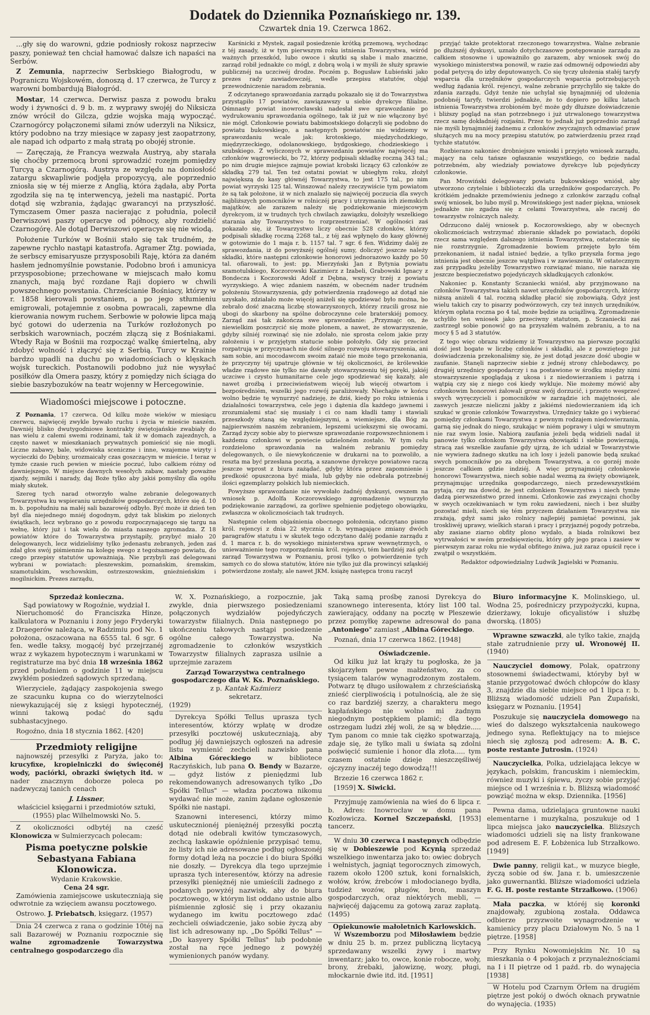Dodatek do Dziennika Poznańskiego nr. 139.
Czwartek dnia 19. Czerwca 1862.
...gły się do warowni, gdzie podniosły rokosz naprzeciw paszy, ponieważ ten chciał hamować dalsze ich napaści na Serbów.
Z Zemunia, naprzeciw Serbskiego Białogrodu, w Pograniczu Wojskowém, donoszą d. 17 czerwca, że Turcy z warowni bombardują Białogród.
Mostar, 14 czerwca. Derwisz pasza z powodu braku wody i żywności d. 9 b. m. z wyprawy swojéj do Niksicza znów wrócił do Gilcza, gdzie wojska mają wypocząć. Czarnogórcy połączonemi siłami znów uderzyli na Niksicz, który podobno na trzy miesiące w zapasy jest zaopatrzony, ale napad ich odparto z małą stratą po obojéj stronie.
— Zaręczają, że Francya wezwała Austryą, aby starała się choćby przemocą broni sprowadzić rozejm pomiędzy Turcyą a Czarnogórą. Austrya ze względu na doniosłość zatargu skwapliwie podjęła propozycyą, ale poprzednio zniosła się w téj mierze z Anglią, która żądała, aby Porta zgodziła się na tę interwencyą, jeżeli ma nastąpić. Porta dotąd się wzbrania, żądając gwarancyi na przyszłość. Tymczasem Omer pasza nacierając z południa, polecił Derwiszowi paszy operacye od północy, aby rozdzielić Czarnogórę. Ale dotąd Derwiszowi operacye się nie wiodą.
Położenie Turków w Bośnii stało się tak trudném, że zapewne rychło nastąpi katastrofa. Agramer Ztg. powiada, że serbscy emisaryusze przysposobili Raję, która za daném hasłem jednomyślnie powstanie. Podobno broń i amunicya przysposobione; przechowane w miejscach mało komu znanych, mają być rozdane Raji dopiero w chwili powszechnego powstania. Chrześcianie Bośniacy, którzy w r. 1858 kierowali powstaniem, a po jego stłumieniu emigrowali, potajemnie z osobna powracali, zapewne dla kierowania nowym ruchem. Serbowie w połowie lipca mają być gotowi do uderzenia na Turków rozłożonych po serbskich warowniach, poczém złączą się z Bośniakami. Wtedy Raja w Bośnii ma rozpocząć walkę śmiertelną, aby zdobyć wolność i złączyć się z Serbią. Turcy w Krainie bardzo upadli na duchu po wiadomościach o klęskach wojsk tureckich. Postanowili podobno już nie wysyłać posiłków dla Omera paszy, który z pomiędzy nich ściąga do siebie baszybozuków na teatr wojenny w Hercegowinie.
Wiadomości miejscowe i potoczne.
Z Poznania, 17 czerwca. Od kilku może wieków w miesiącu czerwcu, najwięcéj zwykle bywało ruchu i życia w mieście naszém. Dawniéj blisko dwutygodniowe kontrakty świętojańskie zwabiały do nas wielu z całemi swemi rodzinami, tak iż w domach zajezdnych, a często nawet w mieszkaniach prywatnych pomieścić się nie mogli. Liczne zabawy, bale, widowiska sceniczne i inne, wzajemne wizyty i wycieczki do Dębiny, urozmaicały czas goszczącym w mieście. I teraz w tymże czasie ruch pewien w mieście poczuć, lubo całkiem różny od dawniejszego. W miejsce dawnych wesołych zabaw, nastały poważne zjazdy, sejmiki i narady, daj Boże tylko aby jakiś pomyślny dla ogółu miały skutek.
Szereg tych narad otworzyło walne zebranie delegowanych Towarzystwa ku wspieraniu urzędników gospodarczych, które się d. 10 m. b. popołudniu na małéj sali bazarowéj odbyło. Być może iż dzień ten był dla niejednego mniéj dogodnym, gdyż tak bliskim po zielonych świątkach, lecz wybrano go z powodu rozpoczynającego się targu na wełnę, który już i tak wielu do miasta naszego zgromadza. Z 18 powiatów które do Towarzystwa przystąpiły, przybyć miało 20 delegowanych, lecz widzieliśmy tylko jedenastu zebranych, jeden zaś zdał głos swój piśmiennie na kolegę swego z tegożsamego powiatu, do czego przepisy statutów upoważniają. Nie przybyli zaś delegowani wybrani w powiatach: pleszewskim, poznańskim, śremskim, szamotulskim, wschowskim, ostrzeszowskim, gnieźnieńskim i mogilnickim. Prezes zarządu,
Karśnicki z Mystek, zagaił posiedzenie krótką przemową, wychodząc z téj zasady, iż w tym pierwszym roku istnienia Towarzystwa, wśród ważnych przeszkód, lubo owoce i skutki są słabe i mało znaczne, zarząd robił jednakże co mógł, z dobrą wolą i w myśli że służy sprawie publicznéj na uczciwéj drodze. Poczém p. Bogusław Łubieński jako prezes rady zawiadowczéj, wedle przepisu statutów, objął przewodniczenie naradom zebrania.
Z odczytanego sprawozdania zarządu pokazało się iż do Towarzystwa przystąpiło 17 powiatów, zawiązawszy u siebie dyrekcye filialne. Ośmnasty powiat inowrocławski nadesłał swe sprawozdanie po wydrukowaniu sprawozdania ogólnego, tak iż już w nie włączony być nie mógł. Członkowie powiatu babimostskiego dołączyli się podobno do powiatu bukowskiego, a następnych powiatów nie widziemy w sprawozdaniu wcale jak: krotoskiego, międzychodzkiego, międzyrzeckiego, odolanowskiego, bydgoskiego, chodzieskiego i szubskiego. Z wyliczonych w sprawozdaniu powiatów najwięcéj ma członków wągrowiecki, bo 72, którzy podpisali składkę roczną 343 tal.; po nim drugie miejsce zajmuje powiat krobski liczący 63 członków ze składką 279 tal. Ten też ostatni powiat w ubiegłym roku, złożył największą do kasy głównéj Towarzystwa, to jest 175 tal., po nim powiat wyrzyski 125 tal. Winszować należy rzeczywiście tym powiatom że są tak położone, iż w nich znalazło się najwięcéj poczucia dla swych najbliższych pomocników w rolniczéj pracy i utrzymania ich ziemskich majątków, ale zarazem należy się podziękowanie miejscowym dyrekcyom, iż w trudnych tych chwilach zawiązku, dołożyły wszelkiego starania aby Towarzystwo to rozprzestrzeniać. W ogólności zaś pokazało się, iż Towarzystwo liczy obecnie 528 członków, którzy podpisali składkę roczną 2268 tal., z téj zaś wpłynęło do kasy głównéj w gotowiznie do 1 maja r. b. 1157 tal. 7 sgr. 6 fen. Widzimy daléj ze sprawozdania, iż do powyższéj ogólnéj sumy, doliczyć jeszcze należy składki, które następni członkowie honorowi jednorazowo każdy po 50 tal. ofiarowali, to jest: pp. Mierzyński Jan z Bytynia powiatu szamotulskiego, Koczorowski Kazimierz z Izabeli, Grabowski Ignacy z Bondecza i Koczorowski Adolf z Dębna, wszyscy trzéj z powiatu wyrzyskiego. A więc zdaniem naszém, w obecném nader trudném położeniu Stowarzyszenia, gdy potwierdzenia rządowego aż dotąd nie uzyskało, zdziałało może więcéj aniżeli się spodziewać było można, bo zebrało dość znaczną liczbę stowarzyszonych, którzy rzucili grosz nie ubogi do skarbony na spólne dobroczynne cele braterskiéj pomocy. Zarząd zaś tak zakończa swe sprawozdanie: „Przyznajc on, że niewielkim poszczycić się może plonem, a nawet, że stowarzyszenie, gdyby silniéj rozwinąć się nie zdołało, nie sprosta celom jakie przy założeniu i w przyjętym statucie sobie położyło. Gdy się przecież rozpatrują w przyczynach nie dość silnego rozwoju stowarzyszenia, ani sam sobie, ani mocodawcom swoim zataić nie może tego przekonania, że przyczyny téj upatruje głównie w téj okoliczności, że królewskie władze rządowe nie tylko nie dawały stowarzyszeniu téj poręki, jakiéj uczciwe i czysto humanitarne cele jego spodziewać się kazały, ale nawet groźbą i przeciwieństwem więcéj lub więcéj otwartom i bezpośredniém, wszelki jego rozwój paraliżowały. Niechajże w końcu wolno będzie tę wynurzyć nadzieję, że dziś, kiedy po roku istnienia i działalności towarzystwa, cele jego i dążenia dla każdego jawnemi i zrozumiałemi stać się musiały i ci co nam kładli tamy i stawiali przeszkody staną się względniejszymi, a wiemiejsze, dla Bóg za najpierwszém naszém zebraniem, lepszemi uciekszymi się owocami. Zarząd życzy sobie aby to pierwsze sprawozdanie rozpowszechnionem i każdemu członkowi w powiecie udzieloném zostało. W tym celu rozdzielono sprawozdania na walném zebraniu pomiędzy delegowanych, o ile niewykończenie w drukarni na to pozwoliło, a reszta ma być przesłana pocztą, a szanowne dyrekcye powiatowe raczą jeszcze wprost z biura zażądać, gdyby która przez zapomnienie i predkość opuszczona być miała, lub gdyby nie odebrała potrzebnéj ilości egzemplarzy polskich lub niemieckich.
Powyższe sprawozdanie nie wywołało żadnéj dyskusyi, owszem na wniosek p. Adolfa Koczorowskiego zgromadzenie wynurzyło podziękowanie zarządowi, za gorliwe spełnienie podjętego obowiązku, zwłaszcza w okolicznościach tak trudnych.
Następnie celem objaśnienia obecnego położenia, odczytano pismo król. rejencyi z dnia 22 stycznia r. b. wymagające zmiany dwóch paragrafów statutu i w skutek tego odczytano daléj podanie zarządu z d. 1 marca r. b. do wysokiego ministerstwa spraw wewnętrznych, o unieważnienie tego rozporządzenia król. rejencyi, tém bardziéj zaś gdy zarząd Towarzystwa w Poznaniu, prosi tylko o potwierdzenie tych samych co do słowa statutów, które nie tylko już dla prowincyi szląskiéj potwierdzone zostały, ale nawet JKM. książę następca tronu raczył
przyjąć także protektorat rzeczonego towarzystwa. Walne zebranie po dłuższéj dyskusyi, uznało dotychczasowe postępowanie zarządu za całkiem stosowne i upoważniło go zarazem, aby wniosek swój do wysokiego ministerstwa ponowił, w razie zaś odmownéj odpowiedzi aby podał petycyą do izby deputowanych. Co się tyczy ułożenia stałéj taryfy wsparcia dla urzędników gospodarczych wsparcia potrzebujących według żądania król. rejencyi, walne zebranie przychyliło się także do zdania zarządu. Gdyż tenże nie uchylał się bynajmniéj od ułożenia podobnéj taryfy, twierdzi jednakże, że to dopiero po kilku latach istnienia Towarzystwa zrobioném być może gdy dłuższe doświadczenie i bliższy pogląd na stan potrzebnego i już utrwalonego towarzystwa rzecz samę dokładniéj rozjaśni. Przez to jednak już poprzednio zarząd nie myśli bynajmniéj żadnemu z członków zwyczajnych odmawiać praw służących mu na mocy przepisu statutów, po zatwierdzeniu przez rząd tychże statutów.
Rozbierano nakoniec drobniejsze wnioski i przyjęto wniosek zarządu, mający na celu tańsze ogłaszanie wszystkiego, co będzie nadal potrzebném, aby wiedziały powiatowe dyrekcye lub pojedyńczy członkowie.
Pan Mrowiński delegowany powiatu bukowskiego wniósł, aby utworzono czytelnie i biblioteczki dla urzędników gospodarczych. Po krótkiém jednakże przemówieniu jednego z członków zarządu cofnął swój wniosek, bo lubo myśl p. Mrowińskiego jest nader piękna, wniosek jednakże nie zgadza się z celami Towarzystwa, ale raczéj do towarzystw rolniczych należy.
Odrzucono daléj wniosek p. Koczorowskiego, aby w obecnych okolicznościach wstrzymać zbieranie składek po powiatach, dopóki rzecz sama względem dalszego istnienia Towarzystwa, ostatecznie się nie rozstrzygnie. Zgromadzenie bowiem przejęte było tém przekonaniem, iż nadal istnieć będzie, a tylko przyszła forma jego istnienia jest obecnie jeszcze wątpliwa i w zawieszeniu. W ostatecznym zaś przypadku jeżeliby Towarzystwo rozwiązać miano, nie naraża się jeszcze bespieczeństwo pojedyńczych składkujących członków.
Nakoniec p. Konstanty Sczaniecki wniósł, aby przyjmowano na członków Towarzystwa takich nawet urzędników gospodarczych, którzy niższą aniżeli 4 tal. roczną składkę płacić się zobowiążą. Gdyż jest wielu takich czy to pisarzy podwórzowych, czy też innych urzędników, którym opłata roczna po 4 tal, może będzie za uciążliwą. Zgromadzenie uchyliło ten wniosek jako przeciwny statutom, p. Sczaniecki zaś zastrzegł sobie ponowić go na przyszłém walném zebraniu, a to na mocy § 5 ad 3 statutów.
Z tego więc obrazu widziemy iż Towarzystwo na pierwsze początki dość jest bogate w liczbę członków i składki, ale z powziętego już doświadczenia przekonaliśmy się, że jest dotąd jeszcze dość ubogie w zaufanie. Stanęli naprzeciw siebie z jednéj strony chlebodawcy, po drugiéj urzędnicy gospodarczy i na postawione w środku między nimi stowarzyszenie spoglądają z ukosa i z niedowierzaniem i patrzą i wątpią czy się z niego coś kiedy wykluje. Nie możemy mówić aby członkowim honorowi żałowali grosz swój dorzucić, i przezto wesprzeć swych wyręczycieli i pomocników w zarządzie ich majętności, ale zaswych jeszcze nieliczni jakby z jakiémś niedowierzaniem idą ich szukać w gronie członków Towarzystwa. Urzędnicy także go i wybierać pomiędzy członkami Towarzystwa z pewnym rodzajem niedowierzania, garną się jednak do niego, szukając w niém poprawy i ulgi w smutnym nie raz swym losie. Nabiorą zaufania jeżeli będą widzieli nadal iż panowie tylko członkom Towarzystwa obowiązki i siebie powierzają, stracą zaś wszelkie zaufanie gdy ujrzą, że ich udział w Towarzystwie nie wywiera żadnego skutku na ich losy i jeżeli panowie będą szukać swych pomocników po za obrębem Towarzystwa, a co gorzéj może jeszcze całkiem gdzie indziéj. A więc przynajmniéj członkowie honorowi Towarzystwa, niech sobie nadal wezmą za święty obowiązek, przynajmując urzędnika gospodarczego, niech przedewszystkiém pytają, czy ma dowód, że jest członkiem Towarzystwa i niech tymże dadzą pierwszeństwo przed innemi. Członkowie zaś zwyczajni choćby w swych oczekiwaniach w tym roku zawiedzeni, niech i bez służby pozostać mieli, niech się tém przyczem działaniem Towarzystwa nie zrażają, gdyż sami jako rolnicy najlepiéj pamiętać powinni, jak troskliwéj uprawy, wielkich starań i pracy i przyjaznéj pogody potrzeba, aby zasiane ziarno obfity plono wydało, a biada rolnikowi bez wytrwałości w swém przedsięwzięciu, który gdy jego praca i zasiew w pierwszym zaraz roku nie wydał obfitego żniwa, już zaraz opuścił ręce i zwątpił o wszystkiém.
Redaktor odpowiedzialny Ludwik Jagielski w Poznaniu.
Sprzedaż konieczna.
Sąd powiatowy w Rogoźnie, wydział I.
Nieruchomość do Franciszka Hinze, kalkulatora w Poznaniu i żony jego Fryderyki z Draegerów należąca, w Radzimiu pod No. 1 położona, oszacowana na 6555 tal. 6 sgr. 6 fen. wedle taksy, mogącéj być przejrzanéj wraz z wykazem hypotecznym i warunkami w registraturze ma być dnia 18 września 1862 przed południem o godzinie 11 w miejscu zwykłém posiedzeń sądowych sprzedaną.
Wierzyciele, żądający zaspokojenia swego ze szacunku kupna co do wierzytelności niewykazującéj się z księgi hypotecznéj, winni takową podać do sądu subhastacyjnego.
Rogoźno, dnia 18 stycznia 1862. [420]
Przedmioty religijne
najnowszéj przesyłki z Paryża, jako to: krucyfixe, kropielniczki do święconéj wody, paciórki, obrazki świętych itd. w nader znacznym doborze poleca po nadzwyczaj tanich cenach
J. Lissner,
właściciel księgarni i przedmiotów sztuki,
(1955) plac Wilhelmowski No. 5.
Z okoliczności odbytéj na cześć Klonowicza w Sulmierzycach polecam:
Pisma poetyczne polskie
Sebastyana Fabiana Klonowicza.
Wydanie Krakowskie.
Cena 24 sgr.
Zamówienia zamiejscowe uskuteczniają się odwrotnie za wzięciem awansu pocztowego.
Ostrowo. J. Priebatsch, księgarz. (1957)
Dnia 24 czerwca z rana o godzinie 10téj na sali Bazarowéj w Poznaniu rozpocznie się walne zgromadzenie Towarzystwa centralnego gospodarczego dla
W. X. Poznańskiego, a rozpocznie, jak zwykle, dnia pierwszego posiedzeniami połączonych wydziałów pojedyńczych towarzystw filialnych. Dnia następnego po ukończeniu takowych nastąpi posiedzenie ogólne całego Towarzystwa. Na zgromadzenie to członków wszystkich Towarzystw filialnych zaprasza usilnie a uprzejmie zarazem
Zarząd Towarzystwa centralnego gospodarczego dla W. Ks. Poznańskiego.
z p. Kantak Kaźmierz
sekretarz.
(1929)
Dyrekcya Spółki Tellus uprasza tych interesentów, którzy wpłatę w drodze przesyłki pocztowéj uskuteczniają, aby podług jéj dawniejszych ogłoszeń na adresie listu wymienić zechcieli nazwisko pana Albina Góreckiego w bibliotece Raczyńskich, lub pana O. Bendy w Bazarze, — gdyż listów z pieniędzmi lub rekomendowanych adresowanych tylko „Do Spółki Tellus" — władza pocztowa nikomu wydawać nie może, zanim żądane ogłoszenie Spółki nie nastąpi.
Szanowni interesenci, którzy mimo uskutecznionéj pieniężnéj przesyłki pocztą dotąd nie odebrali kwitów tymczasowych, zechcą łaskawie opóźnienie przypisać temu, że listy ich nie adresowane podług ogłoszonéj formy dotąd leżą na poczcie i do biura Spółki nie doszły. — Dyrekcya dla tego uprzejmie uprasza tych interesentów, którzy na adresie przesyłki pieniężnéj nie umieścili żadnego z podanych powyżéj nazwisk, aby do biura pocztowego, w którym list oddano ustnie albo piśmiennie zgłosić się i przy okazaniu wydanego im kwitu pocztowego zdać zechcieli oświadczenie, jako sobie życzą aby list ich adresowany np. „Do Spółki Tellus" — „Do kasyery Spółki Tellus" lub podobnie został na ręce jednego z powyżéj wymienionych panów wydany.
Taką samą prośbę zanosi Dyrekcya do szanownego interesenta, który list 100 tal. zawierający, oddany na pocztę w Pleszewie przez pomyłkę zapewne adresował do pana „Antoniego" zamiast „Albina Góreckiego.
Poznań, dnia 17 czerwca 1862. [1948]
Oświadczenie.
Od kilku już lat krąży tu pogłoska, że ja skojarzyłem pewne małżeństwo, za co tysiącem talarów wynagrodzonym zostałem. Potwarz tę długo usiłowałem z chrześciańską znieść cierpliwością i potulnością, ale że się co raz bardziéj szerzy, a charakteru mego kapłańskiego nie wolno mi żadnym niegodnym postępkiem plamić; dla tego ostrzegam ludzi złéj woli, że są w błędzie..... Tym panom co mnie tak ciężko spotwarzają, zdaje się, że tylko mali u świata są zdolni poświęcić sumienie i honor dla złota..... tym czasem ostatnie dzieje nieszczęśliwéj ojczyzny inaczéj tego dowodzą!!!
Brzezie 16 czerwca 1862 r.
[1959] X. Siwicki.
Przyjmuję zamówienia na wieś do 6 lipca r. b. Adres: Inowrocław w domu pana Kozłowicza. Kornel Szczepański, [1953] tancerz.
W dniu 30 czerwca i następnych odbędzie się w Dobieszewie pod Kcynią sprzedaż wszelkiego inwentarza jako to: owiec dobrych i wełnistych, jagniąt tegorocznych zimowych, razem około 1200 sztuk, koni fornalskich, wołów, krów, źrebców i młodocianego bydła, tudzież wozów, pługów, bron, maszyn gospodarczych, oraz niektórych mebli, — najwięcéj dającemu za gotową zaraz zapłatą. (1495)
Opiekunowie małoletnich Karlowskich.
W Wszemborzu pod Miłosławiem będzie w dniu 25 b. m. przez publiczną licytacyą sprzedawany wszelki żywy i martwy inwentarz; jako to, owce, konie robocze, woły, brony, źrebaki, jałowiznę, wozy, pługi, młockarnie dwie itd. itd. [1951]
Biuro informacyjne K. Molinskiego, ul. Wodna 25, pośredniczy przypożyczki, kupna, dzierżawy, lokuje oficyalistów i służbę dworską. (1805)
Wprawne szwaczki, ale tylko takie, znajdą stałe zatrudnienie przy ul. Wronowéj II. (1940)
Nauczyciel domowy, Polak, opatrzony stosownemi świadectwami, któryby był w stanie przygotować dwóch chłopców do klasy 3, znajdzie dla siebie miejsce od 1 lipca r. b. Bliższą wiadomość udzieli Pan Żupański, księgarz w Poznaniu. [1954]
Poszukuje się nauczyciela domowego na wieś do dalszego wykształcenia naukowego jednego syna. Reflektujący na to miejsce niech się zgłoszą pod adresem: A. B. C. poste restante Jutrosin. (1924)
Nauczycielka, Polka, udzielająca lekcye w językach, polskim, francuskim i niemieckim, również muzyki i śpiewu, życzy sobie przyjąć miejsce od 1 września r. b. Bliższą wiadomość powziąć można w eksp. Dziennika. [1956]
Pewna dama, udzielająca gruntowne nauki elementarne i muzykalna, poszukuje od 1 lipca miejsca jako nauczycielka. Bliższych wiadomości udzieli się na listy frankowane pod adresem E. F. Łobżenica lub Strzałkowo. [1949]
Dwie panny, religii kat., w muzyce biegłe, życzą sobie od św. Jana r. b. umieszczenie jako guwernantki. Bliższe wiadomości udziela F. G. H. poste restante Strzałkowo. (1906)
Mała paczka, w któréj się koronki znajdowały, zgubioną została. Oddawca odbierze przyzwoite wynagrodzenie w kamienicy przy placu Działowym No. 5 na 1 piętrze. [1958]
Przy Rynku Nowomiejskim Nr. 10 są mieszkania o 4 pokojach z przynależnościami na I i II piętrze od 1 paźd. rb. do wynajęcia [1938]
W Hotelu pod Czarnym Orłem na drugiém piętrze jest pokój o dwóch oknach prywatnie do wynajęcia. (1935)